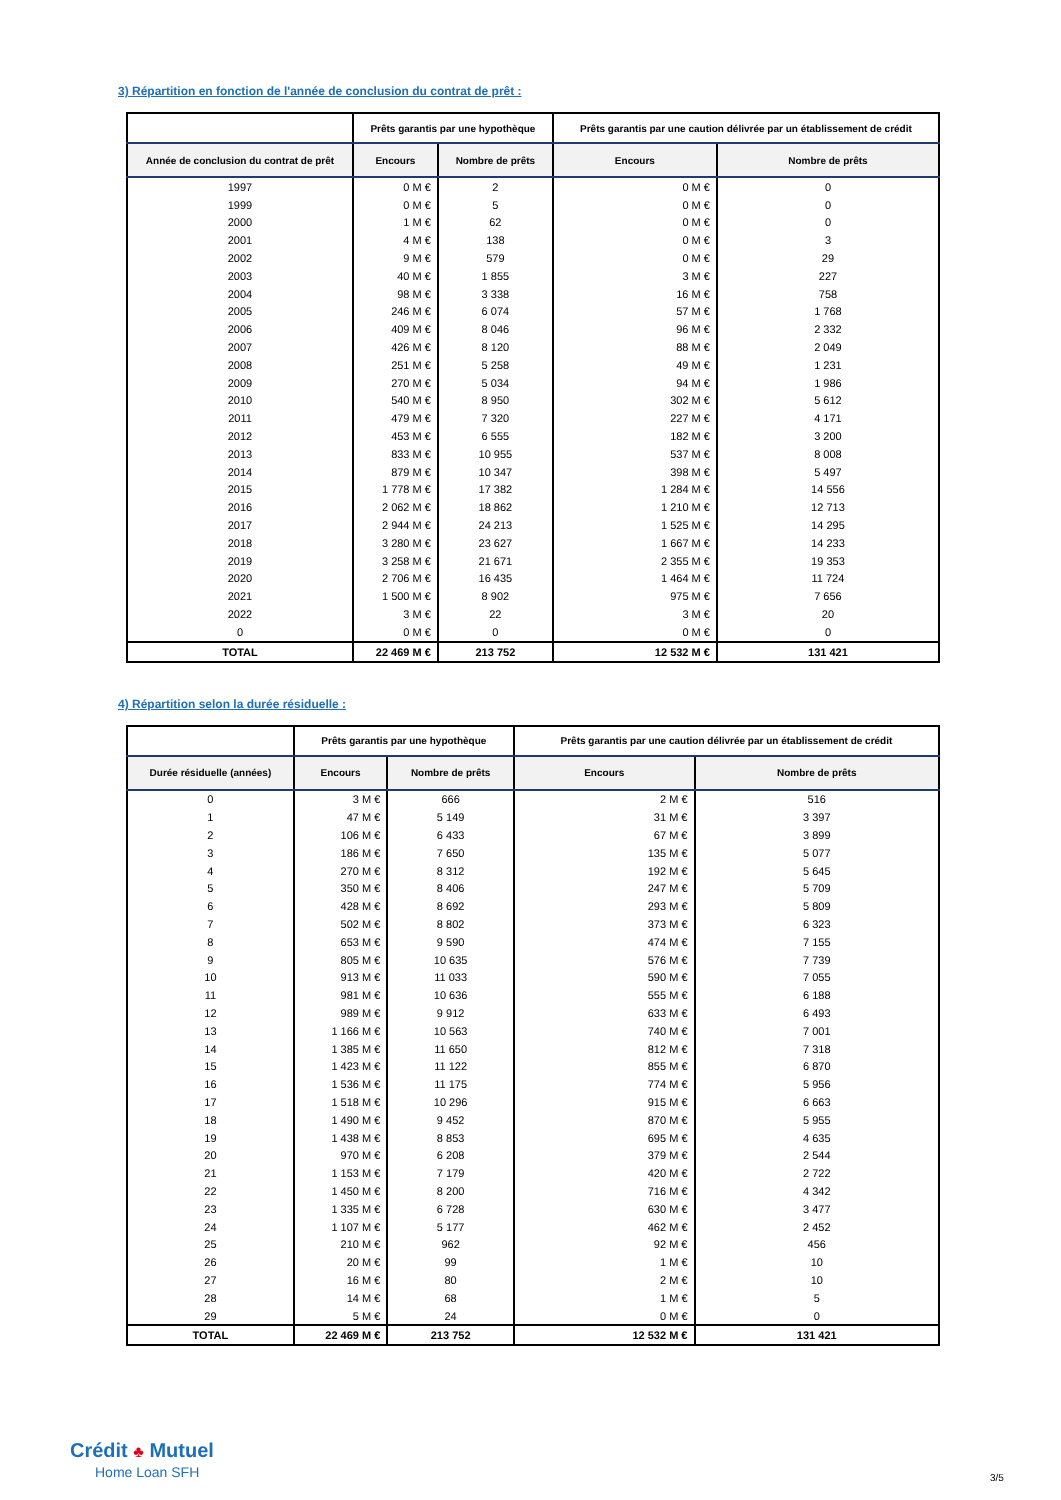3) Répartition en fonction de l'année de conclusion du contrat de prêt :
| | Prêts garantis par une hypothèque | | Prêts garantis par une caution délivrée par un établissement de crédit | |
| --- | --- | --- | --- | --- |
| Année de conclusion du contrat de prêt | Encours | Nombre de prêts | Encours | Nombre de prêts |
| 1997 | 0 M € | 2 | 0 M € | 0 |
| 1999 | 0 M € | 5 | 0 M € | 0 |
| 2000 | 1 M € | 62 | 0 M € | 0 |
| 2001 | 4 M € | 138 | 0 M € | 3 |
| 2002 | 9 M € | 579 | 0 M € | 29 |
| 2003 | 40 M € | 1 855 | 3 M € | 227 |
| 2004 | 98 M € | 3 338 | 16 M € | 758 |
| 2005 | 246 M € | 6 074 | 57 M € | 1 768 |
| 2006 | 409 M € | 8 046 | 96 M € | 2 332 |
| 2007 | 426 M € | 8 120 | 88 M € | 2 049 |
| 2008 | 251 M € | 5 258 | 49 M € | 1 231 |
| 2009 | 270 M € | 5 034 | 94 M € | 1 986 |
| 2010 | 540 M € | 8 950 | 302 M € | 5 612 |
| 2011 | 479 M € | 7 320 | 227 M € | 4 171 |
| 2012 | 453 M € | 6 555 | 182 M € | 3 200 |
| 2013 | 833 M € | 10 955 | 537 M € | 8 008 |
| 2014 | 879 M € | 10 347 | 398 M € | 5 497 |
| 2015 | 1 778 M € | 17 382 | 1 284 M € | 14 556 |
| 2016 | 2 062 M € | 18 862 | 1 210 M € | 12 713 |
| 2017 | 2 944 M € | 24 213 | 1 525 M € | 14 295 |
| 2018 | 3 280 M € | 23 627 | 1 667 M € | 14 233 |
| 2019 | 3 258 M € | 21 671 | 2 355 M € | 19 353 |
| 2020 | 2 706 M € | 16 435 | 1 464 M € | 11 724 |
| 2021 | 1 500 M € | 8 902 | 975 M € | 7 656 |
| 2022 | 3 M € | 22 | 3 M € | 20 |
| 0 | 0 M € | 0 | 0 M € | 0 |
| TOTAL | 22 469 M € | 213 752 | 12 532 M € | 131 421 |
4) Répartition selon la durée résiduelle :
| | Prêts garantis par une hypothèque | | Prêts garantis par une caution délivrée par un établissement de crédit | |
| --- | --- | --- | --- | --- |
| Durée résiduelle (années) | Encours | Nombre de prêts | Encours | Nombre de prêts |
| 0 | 3 M € | 666 | 2 M € | 516 |
| 1 | 47 M € | 5 149 | 31 M € | 3 397 |
| 2 | 106 M € | 6 433 | 67 M € | 3 899 |
| 3 | 186 M € | 7 650 | 135 M € | 5 077 |
| 4 | 270 M € | 8 312 | 192 M € | 5 645 |
| 5 | 350 M € | 8 406 | 247 M € | 5 709 |
| 6 | 428 M € | 8 692 | 293 M € | 5 809 |
| 7 | 502 M € | 8 802 | 373 M € | 6 323 |
| 8 | 653 M € | 9 590 | 474 M € | 7 155 |
| 9 | 805 M € | 10 635 | 576 M € | 7 739 |
| 10 | 913 M € | 11 033 | 590 M € | 7 055 |
| 11 | 981 M € | 10 636 | 555 M € | 6 188 |
| 12 | 989 M € | 9 912 | 633 M € | 6 493 |
| 13 | 1 166 M € | 10 563 | 740 M € | 7 001 |
| 14 | 1 385 M € | 11 650 | 812 M € | 7 318 |
| 15 | 1 423 M € | 11 122 | 855 M € | 6 870 |
| 16 | 1 536 M € | 11 175 | 774 M € | 5 956 |
| 17 | 1 518 M € | 10 296 | 915 M € | 6 663 |
| 18 | 1 490 M € | 9 452 | 870 M € | 5 955 |
| 19 | 1 438 M € | 8 853 | 695 M € | 4 635 |
| 20 | 970 M € | 6 208 | 379 M € | 2 544 |
| 21 | 1 153 M € | 7 179 | 420 M € | 2 722 |
| 22 | 1 450 M € | 8 200 | 716 M € | 4 342 |
| 23 | 1 335 M € | 6 728 | 630 M € | 3 477 |
| 24 | 1 107 M € | 5 177 | 462 M € | 2 452 |
| 25 | 210 M € | 962 | 92 M € | 456 |
| 26 | 20 M € | 99 | 1 M € | 10 |
| 27 | 16 M € | 80 | 2 M € | 10 |
| 28 | 14 M € | 68 | 1 M € | 5 |
| 29 | 5 M € | 24 | 0 M € | 0 |
| TOTAL | 22 469 M € | 213 752 | 12 532 M € | 131 421 |
Crédit ♣ Mutuel
Home Loan SFH
3/5